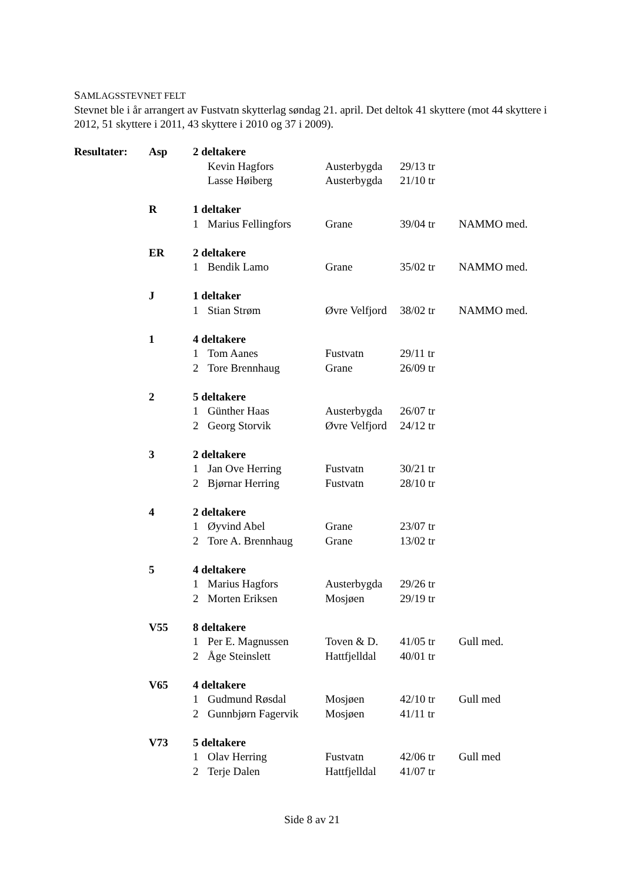SAMLAGSSTEVNET FELT
Stevnet ble i år arrangert av Fustvatn skytterlag søndag 21. april. Det deltok 41 skyttere (mot 44 skyttere i 2012, 51 skyttere i 2011, 43 skyttere i 2010 og 37 i 2009).
| Resultater: | Asp | 2 deltakere | | | | |
| | | | Kevin Hagfors | Austerbygda | 29/13 tr | |
| | | | Lasse Høiberg | Austerbygda | 21/10 tr | |
| | R | 1 deltaker | | | | |
| | | 1 | Marius Fellingfors | Grane | 39/04 tr | NAMMO med. |
| | ER | 2 deltakere | | | | |
| | | 1 | Bendik Lamo | Grane | 35/02 tr | NAMMO med. |
| | J | 1 deltaker | | | | |
| | | 1 | Stian Strøm | Øvre Velfjord | 38/02 tr | NAMMO med. |
| | 1 | 4 deltakere | | | | |
| | | 1 | Tom Aanes | Fustvatn | 29/11 tr | |
| | | 2 | Tore Brennhaug | Grane | 26/09 tr | |
| | 2 | 5 deltakere | | | | |
| | | 1 | Günther Haas | Austerbygda | 26/07 tr | |
| | | 2 | Georg Storvik | Øvre Velfjord | 24/12 tr | |
| | 3 | 2 deltakere | | | | |
| | | 1 | Jan Ove Herring | Fustvatn | 30/21 tr | |
| | | 2 | Bjørnar Herring | Fustvatn | 28/10 tr | |
| | 4 | 2 deltakere | | | | |
| | | 1 | Øyvind Abel | Grane | 23/07 tr | |
| | | 2 | Tore A. Brennhaug | Grane | 13/02 tr | |
| | 5 | 4 deltakere | | | | |
| | | 1 | Marius Hagfors | Austerbygda | 29/26 tr | |
| | | 2 | Morten Eriksen | Mosjøen | 29/19 tr | |
| | V55 | 8 deltakere | | | | |
| | | 1 | Per E. Magnussen | Toven & D. | 41/05 tr | Gull med. |
| | | 2 | Åge Steinslett | Hattfjelldal | 40/01 tr | |
| | V65 | 4 deltakere | | | | |
| | | 1 | Gudmund Røsdal | Mosjøen | 42/10 tr | Gull med |
| | | 2 | Gunnbjørn Fagervik | Mosjøen | 41/11 tr | |
| | V73 | 5 deltakere | | | | |
| | | 1 | Olav Herring | Fustvatn | 42/06 tr | Gull med |
| | | 2 | Terje Dalen | Hattfjelldal | 41/07 tr | |
Side 8 av 21